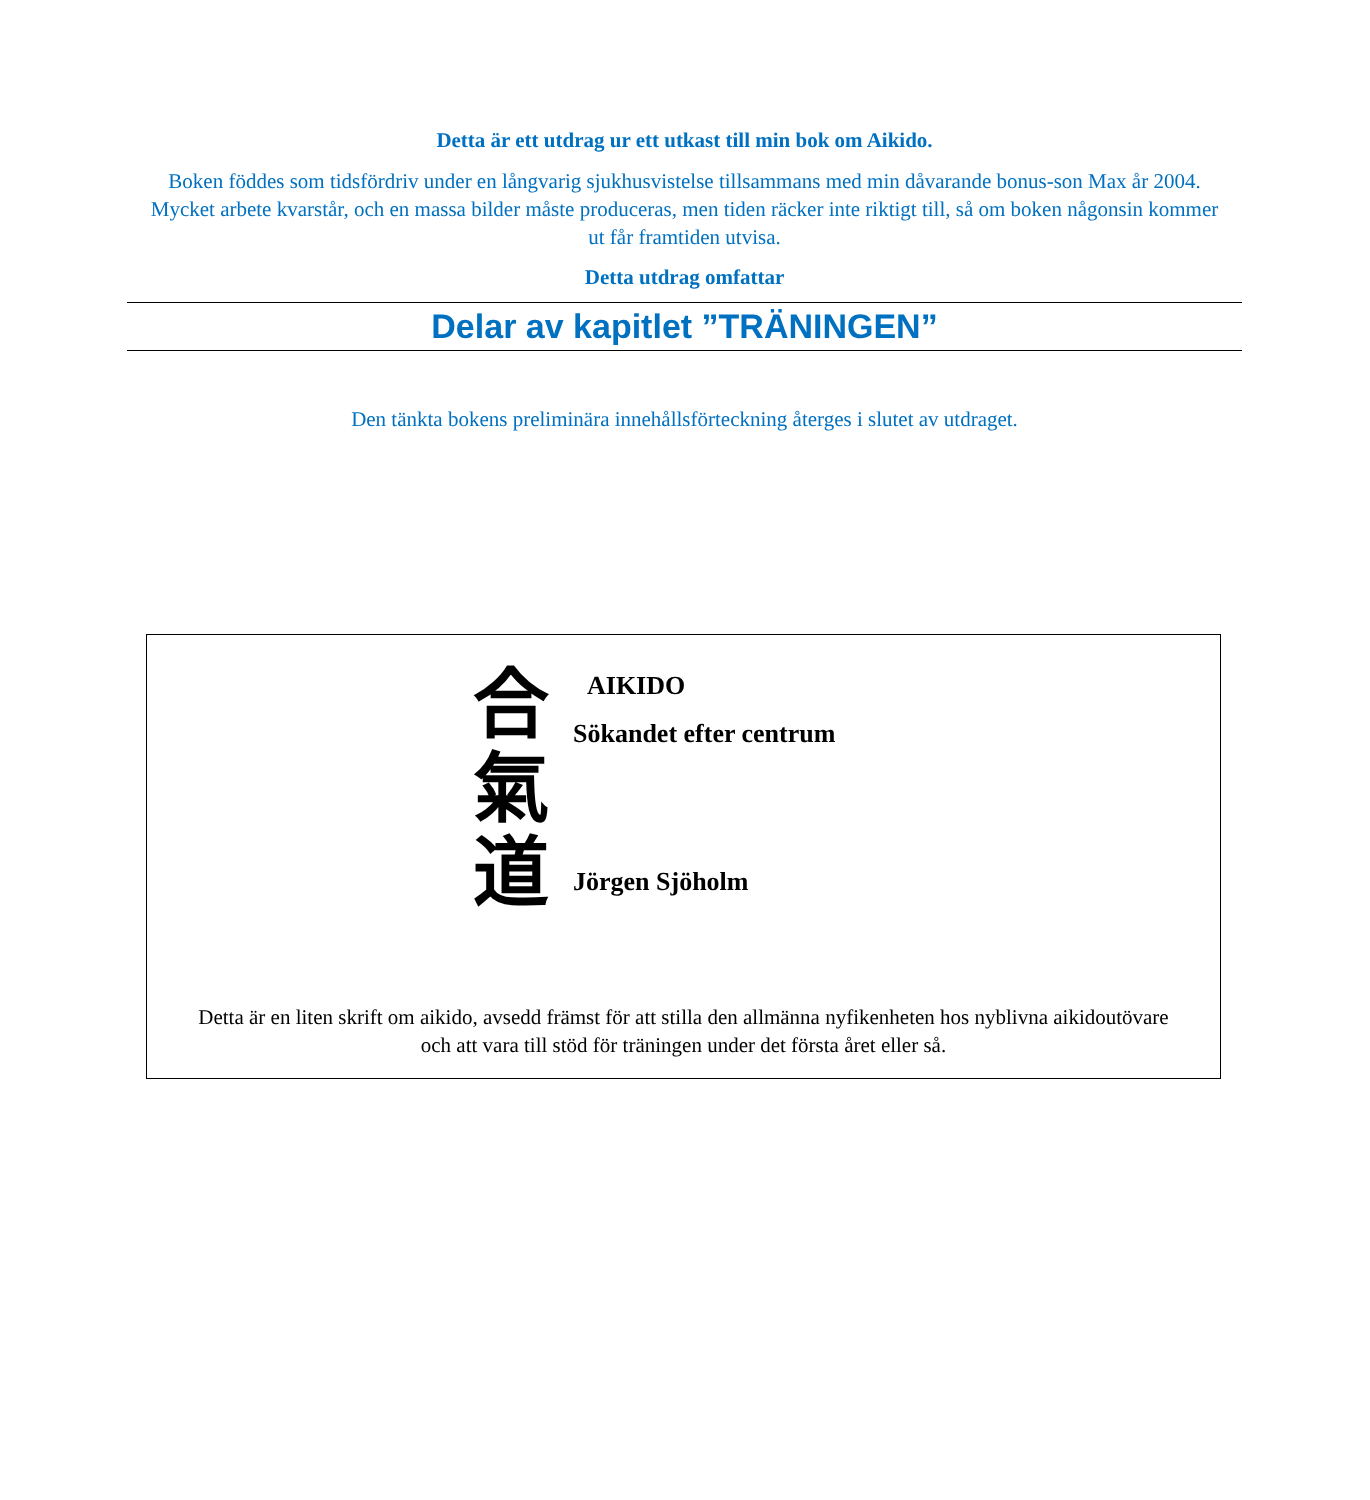Detta är ett utdrag ur ett utkast till min bok om Aikido.
Boken föddes som tidsfördriv under en långvarig sjukhusvistelse tillsammans med min dåvarande bonus-son Max år 2004. Mycket arbete kvarstår, och en massa bilder måste produceras, men tiden räcker inte riktigt till, så om boken någonsin kommer ut får framtiden utvisa.
Detta utdrag omfattar
Delar av kapitlet ”TRÄNINGEN”
Den tänkta bokens preliminära innehållsförteckning återges i slutet av utdraget.
合
氣
道
AIKIDO
Sökandet efter centrum
Jörgen Sjöholm
Detta är en liten skrift om aikido, avsedd främst för att stilla den allmänna nyfikenheten hos nyblivna aikidoutövare och att vara till stöd för träningen under det första året eller så.